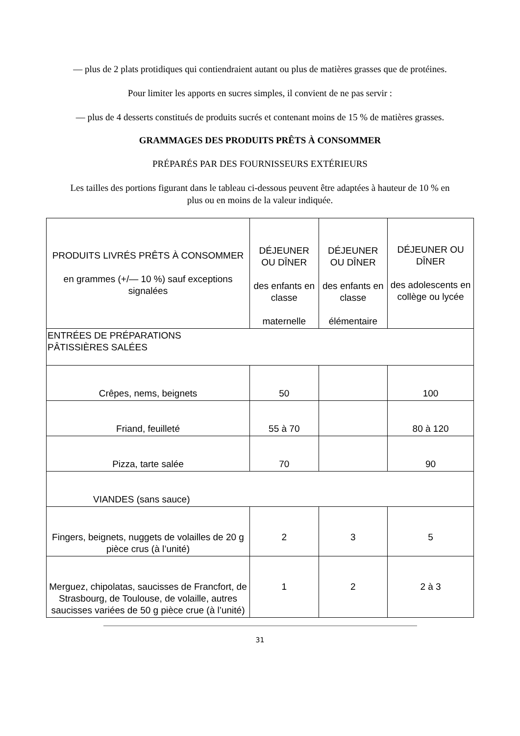— plus de 2 plats protidiques qui contiendraient autant ou plus de matières grasses que de protéines.
Pour limiter les apports en sucres simples, il convient de ne pas servir :
— plus de 4 desserts constitués de produits sucrés et contenant moins de 15 % de matières grasses.
GRAMMAGES DES PRODUITS PRÊTS À CONSOMMER
PRÉPARÉS PAR DES FOURNISSEURS EXTÉRIEURS
Les tailles des portions figurant dans le tableau ci-dessous peuvent être adaptées à hauteur de 10 % en plus ou en moins de la valeur indiquée.
| PRODUITS LIVRÉS PRÊTS À CONSOMMER en grammes (+/— 10 %) sauf exceptions signalées | DÉJEUNER OU DÎNER des enfants en classe maternelle | DÉJEUNER OU DÎNER des enfants en classe élémentaire | DÉJEUNER OU DÎNER des adolescents en collège ou lycée |
| ENTRÉES DE PRÉPARATIONS PÂTISSIÈRES SALÉES | | | |
| Crêpes, nems, beignets | 50 | | 100 |
| Friand, feuilleté | 55 à 70 | | 80 à 120 |
| Pizza, tarte salée | 70 | | 90 |
| VIANDES (sans sauce) | | | |
| Fingers, beignets, nuggets de volailles de 20 g pièce crus (à l’unité) | 2 | 3 | 5 |
| Merguez, chipolatas, saucisses de Francfort, de Strasbourg, de Toulouse, de volaille, autres saucisses variées de 50 g pièce crue (à l’unité) | 1 | 2 | 2 à 3 |
31